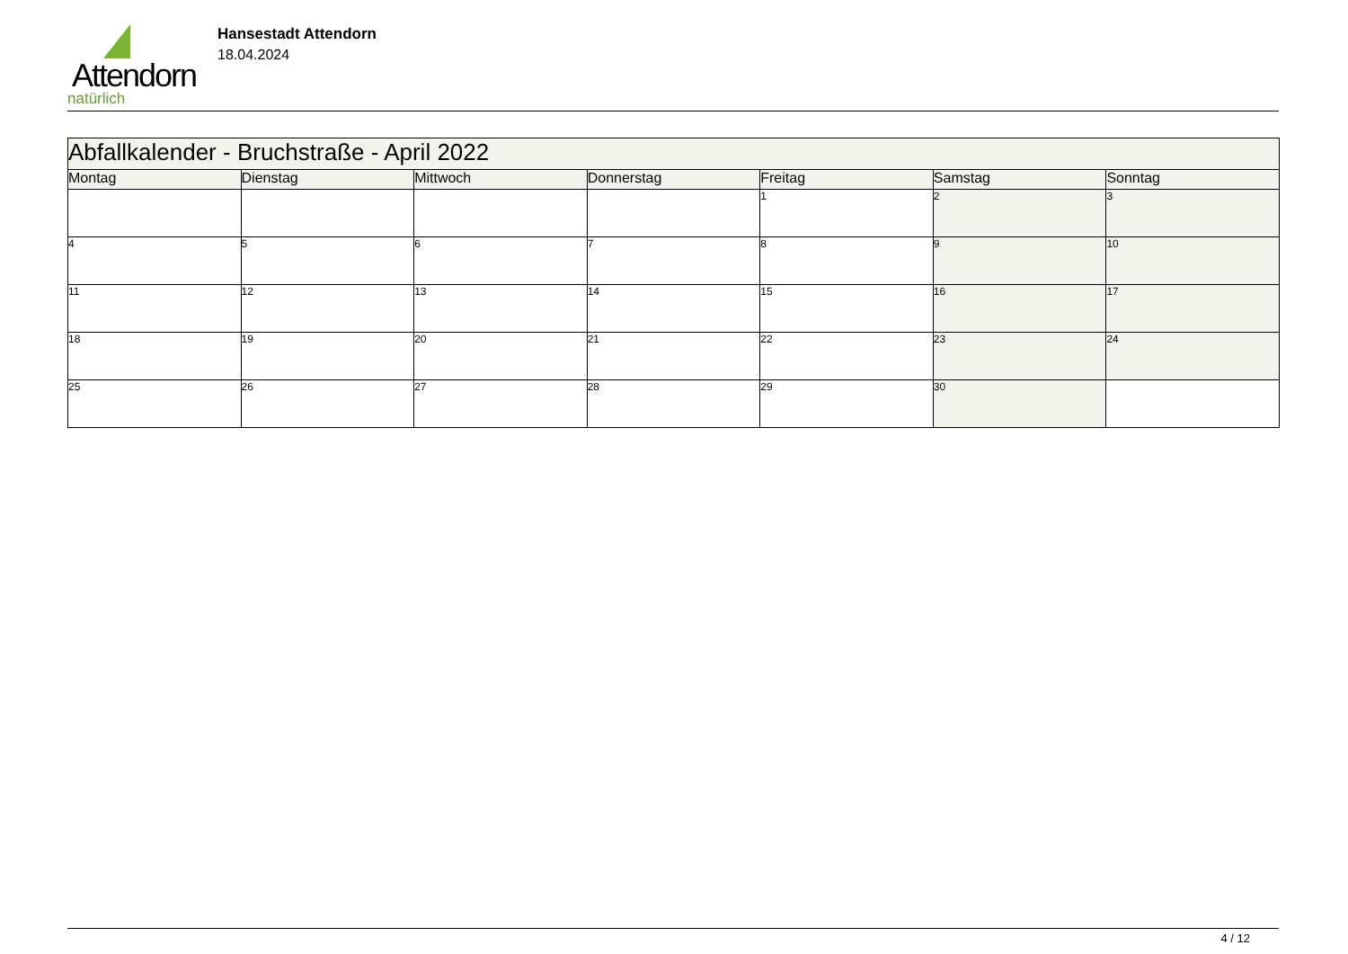Attendorn
natürlich
Hansestadt Attendorn
18.04.2024
| Abfallkalender - Bruchstraße - April 2022 | | | | | | |
| Montag | Dienstag | Mittwoch | Donnerstag | Freitag | Samstag | Sonntag |
| | | | | 1 | 2 | 3 |
| 4 | 5 | 6 | 7 | 8 | 9 | 10 |
| 11 | 12 | 13 | 14 | 15 | 16 | 17 |
| 18 | 19 | 20 | 21 | 22 | 23 | 24 |
| 25 | 26 | 27 | 28 | 29 | 30 | |
4 / 12